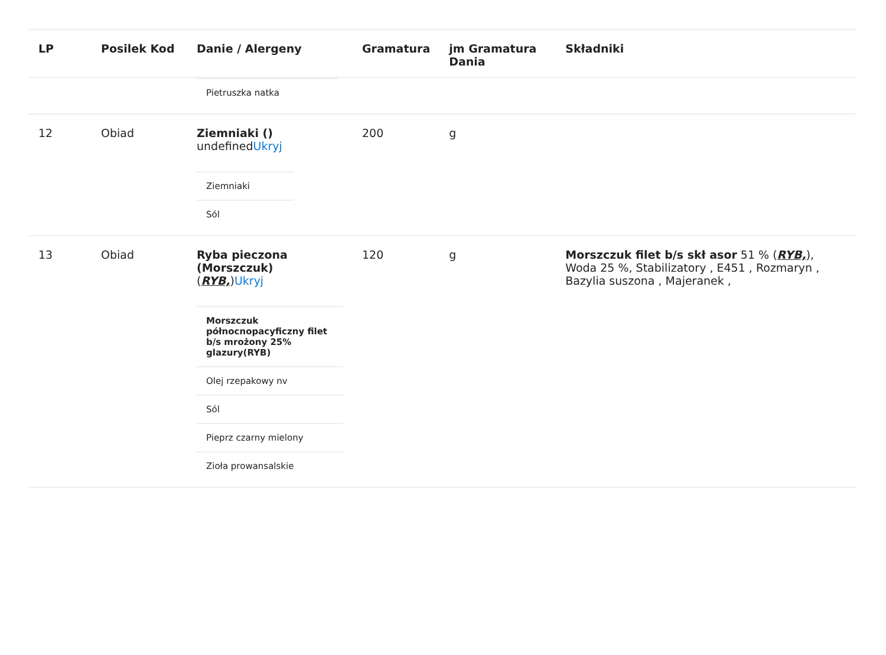| LP | Posilek Kod | Danie / Alergeny | Gramatura | jm Gramatura Dania | Składniki |
| --- | --- | --- | --- | --- | --- |
| | | / Pietruszka natka / | | | |
| 12 | Obiad | Ziemniaki () undefined Ukryj | 200 | g | |
| | | / Ziemniaki / / Sól / | | | |
| 13 | Obiad | Ryba pieczona (Morszczuk) ( RYB, ) Ukryj | 120 | g | Morszczuk filet b/s skł asor 51 % ( RYB, ), Woda 25 %, Stabilizatory , E451 , Rozmaryn , Bazylia suszona , Majeranek , |
| | | / Morszczuk północnopacyficzny filet b/s mrożony 25% glazury(RYB) / / Olej rzepakowy nv / / Sól / / Pieprz czarny mielony / / Zioła prowansalskie / | | | |